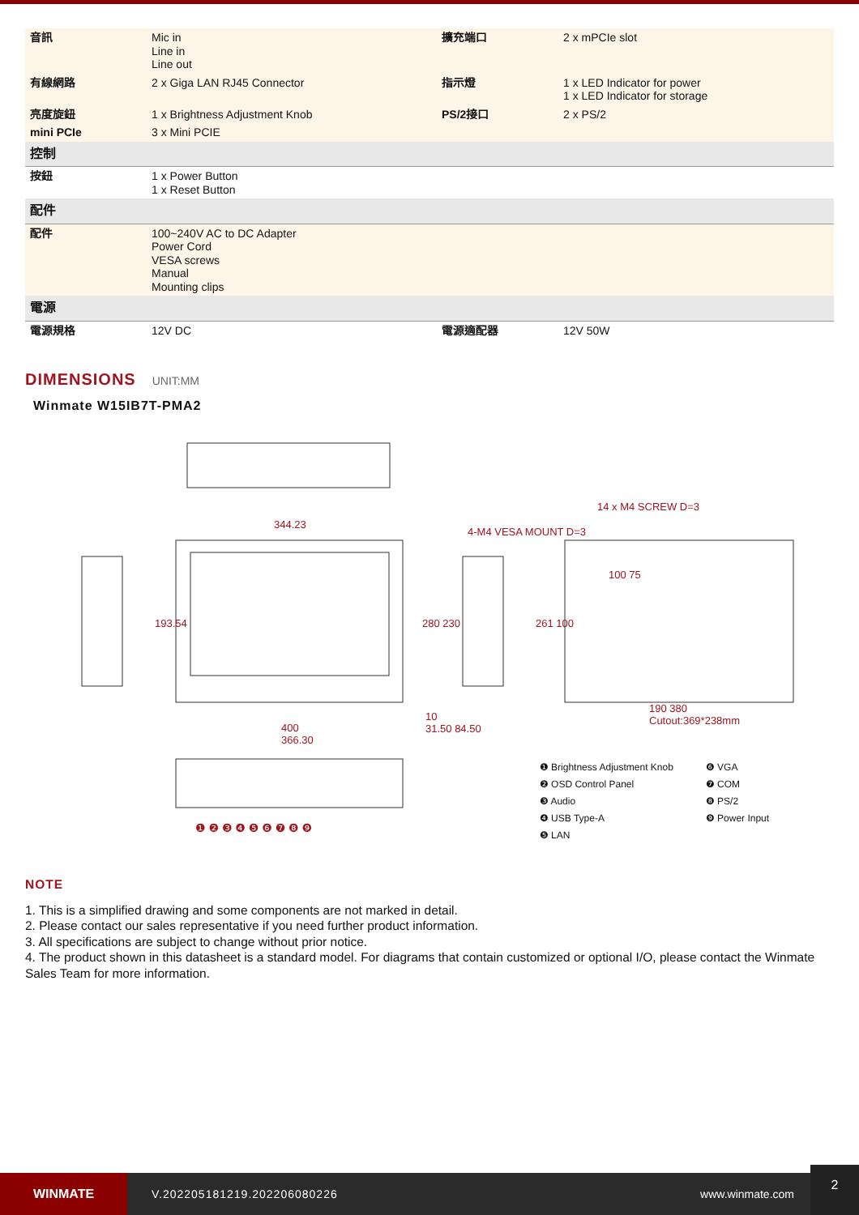| 音訊 | Mic in Line in Line out | 擴充端口 | 2 x mPCIe slot |
| 有線網路 | 2 x Giga LAN RJ45 Connector | 指示燈 | 1 x LED Indicator for power 1 x LED Indicator for storage |
| 亮度旋鈕 | 1 x Brightness Adjustment Knob | PS/2接口 | 2 x PS/2 |
| mini PCIe | 3 x Mini PCIE | | |
| 控制 | | | |
| 按鈕 | 1 x Power Button 1 x Reset Button | | |
| 配件 | | | |
| 配件 | 100~240V AC to DC Adapter Power Cord VESA screws Manual Mounting clips | | |
| 電源 | | | |
| 電源規格 | 12V DC | 電源適配器 | 12V 50W |
DIMENSIONS UNIT:MM
Winmate W15IB7T-PMA2
344.23
14 x M4 SCREW D=3
4-M4 VESA MOUNT D=3
400
366.30
10
31.50 84.50
190 380
Cutout:369*238mm
193.54 280 230 261 100
100 75
❶ ❷ ❸ ❹ ❺ ❻ ❼ ❽ ❾
❶ Brightness Adjustment Knob
❻ VGA
❷ OSD Control Panel
❼ COM
❸ Audio
❽ PS/2
❹ USB Type-A
❾ Power Input
❺ LAN
NOTE
1. This is a simplified drawing and some components are not marked in detail.
2. Please contact our sales representative if you need further product information.
3. All specifications are subject to change without prior notice.
4. The product shown in this datasheet is a standard model. For diagrams that contain customized or optional I/O, please contact the Winmate Sales Team for more information.
WINMATE
V.202205181219.202206080226 www.winmate.com
2